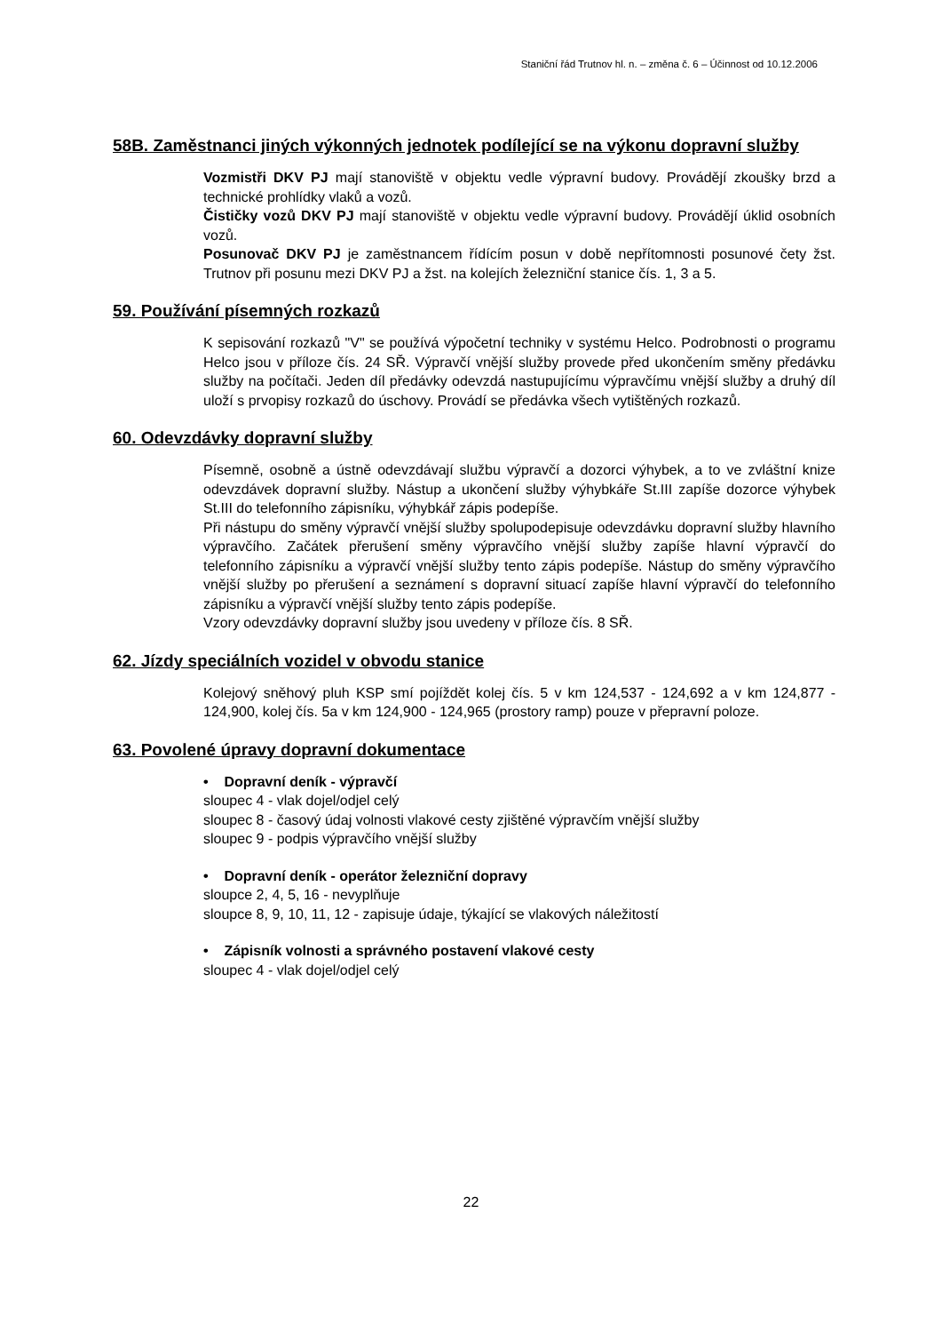Staniční řád Trutnov hl. n. – změna č. 6 – Účinnost od 10.12.2006
58B. Zaměstnanci jiných výkonných jednotek podílející se na výkonu dopravní služby
Vozmistři DKV PJ mají stanoviště v objektu vedle výpravní budovy. Provádějí zkoušky brzd a technické prohlídky vlaků a vozů.
Čističky vozů DKV PJ mají stanoviště v objektu vedle výpravní budovy. Provádějí úklid osobních vozů.
Posunovač DKV PJ je zaměstnancem řídícím posun v době nepřítomnosti posunové čety žst. Trutnov při posunu mezi DKV PJ a žst. na kolejích železniční stanice čís. 1, 3 a 5.
59. Používání písemných rozkazů
K sepisování rozkazů "V" se používá výpočetní techniky v systému Helco. Podrobnosti o programu Helco jsou v příloze čís. 24 SŘ. Výpravčí vnější služby provede před ukončením směny předávku služby na počítači. Jeden díl předávky odevzdá nastupujícímu výpravčímu vnější služby a druhý díl uloží s prvopisy rozkazů do úschovy. Provádí se předávka všech vytištěných rozkazů.
60. Odevzdávky dopravní služby
Písemně, osobně a ústně odevzdávají službu výpravčí a dozorci výhybek, a to ve zvláštní knize odevzdávek dopravní služby. Nástup a ukončení služby výhybkáře St.III zapíše dozorce výhybek St.III do telefonního zápisníku, výhybkář zápis podepíše.
Při nástupu do směny výpravčí vnější služby spolupodepisuje odevzdávku dopravní služby hlavního výpravčího. Začátek přerušení směny výpravčího vnější služby zapíše hlavní výpravčí do telefonního zápisníku a výpravčí vnější služby tento zápis podepíše. Nástup do směny výpravčího vnější služby po přerušení a seznámení s dopravní situací zapíše hlavní výpravčí do telefonního zápisníku a výpravčí vnější služby tento zápis podepíše.
Vzory odevzdávky dopravní služby jsou uvedeny v příloze čís. 8 SŘ.
62. Jízdy speciálních vozidel v obvodu stanice
Kolejový sněhový pluh KSP smí pojíždět kolej čís. 5 v km 124,537 - 124,692 a v km 124,877 - 124,900, kolej čís. 5a v km 124,900 - 124,965 (prostory ramp) pouze v přepravní poloze.
63. Povolené úpravy dopravní dokumentace
• Dopravní deník - výpravčí
sloupec 4 - vlak dojel/odjel celý
sloupec 8 - časový údaj volnosti vlakové cesty zjištěné výpravčím vnější služby
sloupec 9 - podpis výpravčího vnější služby
• Dopravní deník - operátor železniční dopravy
sloupce 2, 4, 5, 16 - nevyplňuje
sloupce 8, 9, 10, 11, 12 - zapisuje údaje, týkající se vlakových náležitostí
• Zápisník volnosti a správného postavení vlakové cesty
sloupec 4 - vlak dojel/odjel celý
22